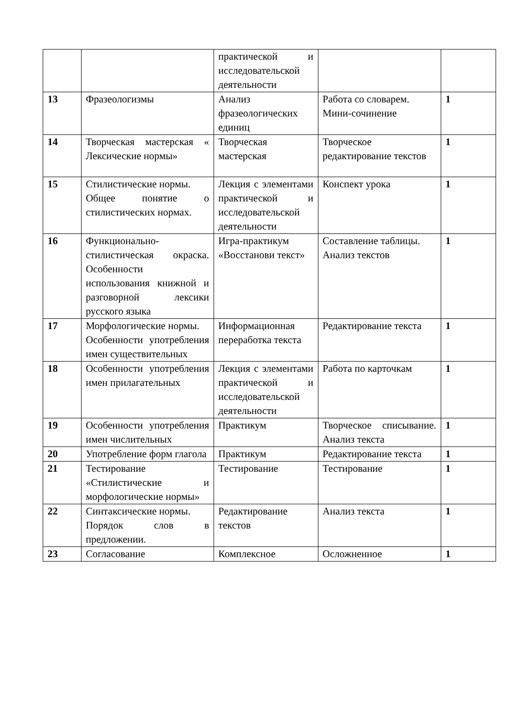| | | практической и исследовательской деятельности | | |
| 13 | Фразеологизмы | Анализ фразеологических единиц | Работа со словарем. Мини-сочинение | 1 |
| 14 | Творческая мастерская « Лексические нормы» | Творческая мастерская | Творческое редактирование текстов | 1 |
| 15 | Стилистические нормы. Общее понятие о стилистических нормах. | Лекция с элементами практической и исследовательской деятельности | Конспект урока | 1 |
| 16 | Функционально-стилистическая окраска. Особенности использования книжной и разговорной лексики русского языка | Игра-практикум «Восстанови текст» | Составление таблицы. Анализ текстов | 1 |
| 17 | Морфологические нормы. Особенности употребления имен существительных | Информационная переработка текста | Редактирование текста | 1 |
| 18 | Особенности употребления имен прилагательных | Лекция с элементами практической и исследовательской деятельности | Работа по карточкам | 1 |
| 19 | Особенности употребления имен числительных | Практикум | Творческое списывание. Анализ текста | 1 |
| 20 | Употребление форм глагола | Практикум | Редактирование текста | 1 |
| 21 | Тестирование «Стилистические и морфологические нормы» | Тестирование | Тестирование | 1 |
| 22 | Синтаксические нормы. Порядок слов в предложении. | Редактирование текстов | Анализ текста | 1 |
| 23 | Согласование | Комплексное | Осложненное | 1 |